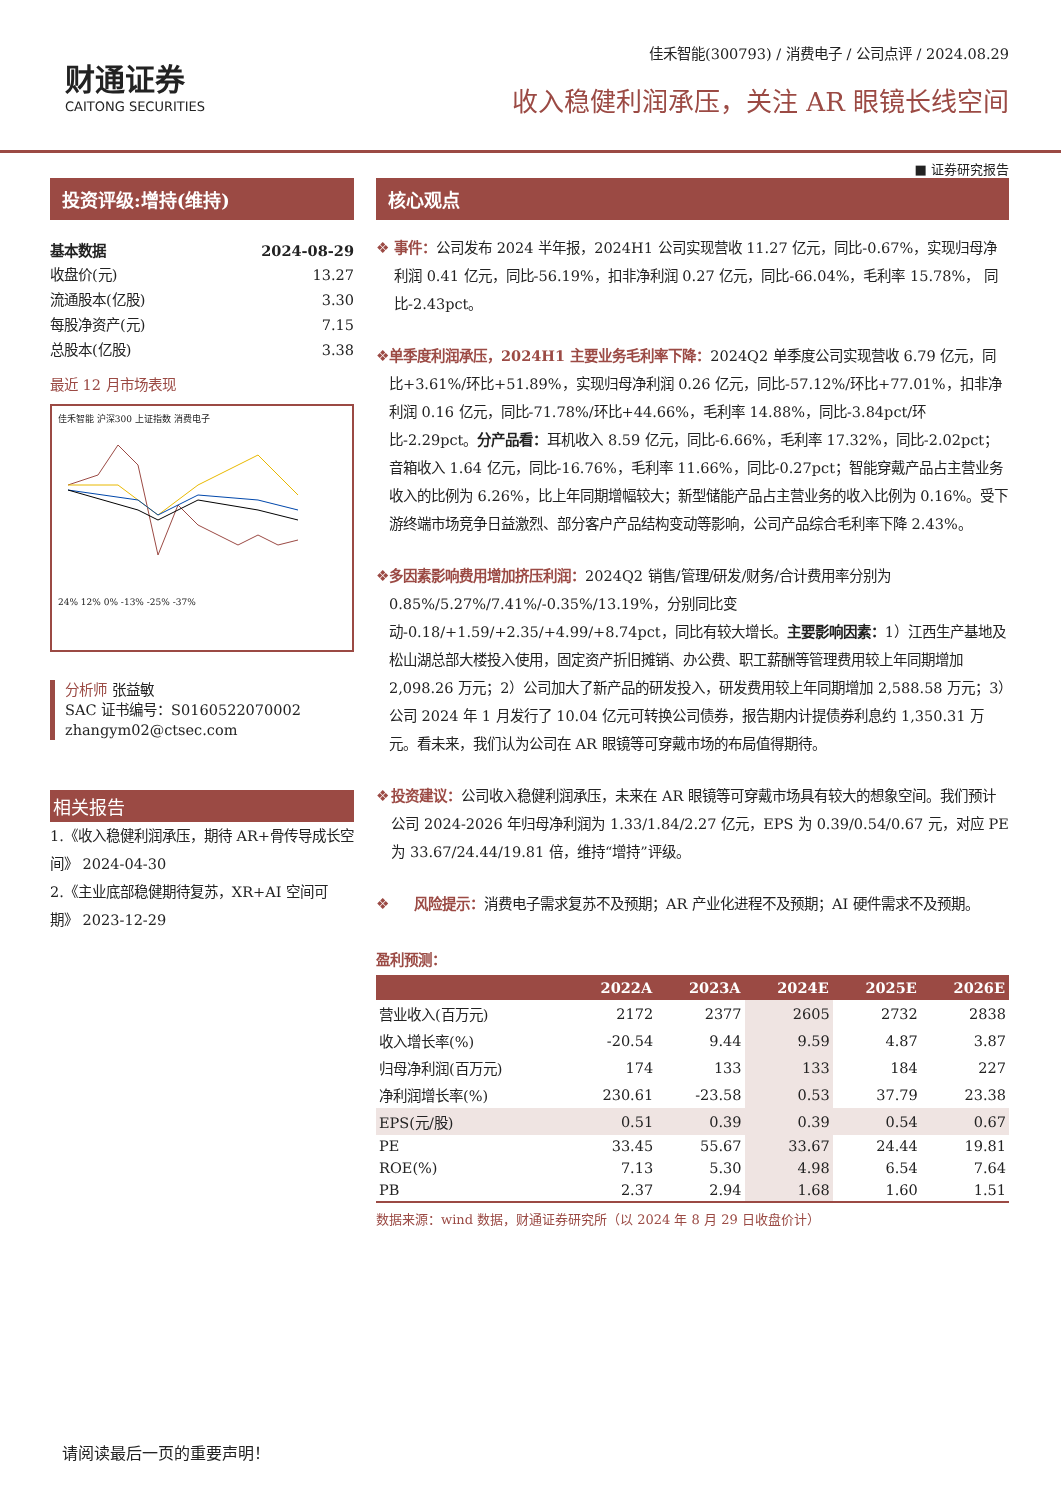财通证券
CAITONG SECURITIES
佳禾智能(300793) / 消费电子 / 公司点评 / 2024.08.29
收入稳健利润承压，关注 AR 眼镜长线空间
■ 证券研究报告
投资评级:增持(维持)
基本数据 2024-08-29
收盘价(元) 13.27
流通股本(亿股) 3.30
每股净资产(元) 7.15
总股本(亿股) 3.38
最近 12 月市场表现
佳禾智能 沪深300 上证指数 消费电子
24% 12% 0% -13% -25% -37%
分析师 张益敏
SAC 证书编号：S0160522070002
zhangym02@ctsec.com
相关报告
1.《收入稳健利润承压，期待 AR+骨传导成长空间》 2024-04-30
2.《主业底部稳健期待复苏，XR+AI 空间可期》 2023-12-29
核心观点
❖ 事件：公司发布 2024 半年报，2024H1 公司实现营收 11.27 亿元，同比-0.67%，实现归母净利润 0.41 亿元，同比-56.19%，扣非净利润 0.27 亿元，同比-66.04%，毛利率 15.78%， 同比-2.43pct。
❖ 单季度利润承压，2024H1 主要业务毛利率下降：2024Q2 单季度公司实现营收 6.79 亿元，同比+3.61%/环比+51.89%，实现归母净利润 0.26 亿元，同比-57.12%/环比+77.01%，扣非净利润 0.16 亿元，同比-71.78%/环比+44.66%，毛利率 14.88%，同比-3.84pct/环比-2.29pct。分产品看：耳机收入 8.59 亿元，同比-6.66%，毛利率 17.32%，同比-2.02pct；音箱收入 1.64 亿元，同比-16.76%，毛利率 11.66%，同比-0.27pct；智能穿戴产品占主营业务收入的比例为 6.26%，比上年同期增幅较大；新型储能产品占主营业务的收入比例为 0.16%。受下游终端市场竞争日益激烈、部分客户产品结构变动等影响，公司产品综合毛利率下降 2.43%。
❖ 多因素影响费用增加挤压利润：2024Q2 销售/管理/研发/财务/合计费用率分别为 0.85%/5.27%/7.41%/-0.35%/13.19%，分别同比变动-0.18/+1.59/+2.35/+4.99/+8.74pct，同比有较大增长。主要影响因素：1）江西生产基地及松山湖总部大楼投入使用，固定资产折旧摊销、办公费、职工薪酬等管理费用较上年同期增加 2,098.26 万元；2）公司加大了新产品的研发投入，研发费用较上年同期增加 2,588.58 万元；3）公司 2024 年 1 月发行了 10.04 亿元可转换公司债券，报告期内计提债券利息约 1,350.31 万元。看未来，我们认为公司在 AR 眼镜等可穿戴市场的布局值得期待。
❖ 投资建议：公司收入稳健利润承压，未来在 AR 眼镜等可穿戴市场具有较大的想象空间。我们预计公司 2024-2026 年归母净利润为 1.33/1.84/2.27 亿元，EPS 为 0.39/0.54/0.67 元，对应 PE 为 33.67/24.44/19.81 倍，维持“增持”评级。
❖ 风险提示：消费电子需求复苏不及预期；AR 产业化进程不及预期；AI 硬件需求不及预期。
盈利预测：
| | 2022A | 2023A | 2024E | 2025E | 2026E |
| --- | --- | --- | --- | --- | --- |
| 营业收入(百万元) | 2172 | 2377 | 2605 | 2732 | 2838 |
| 收入增长率(%) | -20.54 | 9.44 | 9.59 | 4.87 | 3.87 |
| 归母净利润(百万元) | 174 | 133 | 133 | 184 | 227 |
| 净利润增长率(%) | 230.61 | -23.58 | 0.53 | 37.79 | 23.38 |
| EPS(元/股) | 0.51 | 0.39 | 0.39 | 0.54 | 0.67 |
| PE | 33.45 | 55.67 | 33.67 | 24.44 | 19.81 |
| ROE(%) | 7.13 | 5.30 | 4.98 | 6.54 | 7.64 |
| PB | 2.37 | 2.94 | 1.68 | 1.60 | 1.51 |
数据来源：wind 数据，财通证券研究所（以 2024 年 8 月 29 日收盘价计）
请阅读最后一页的重要声明！